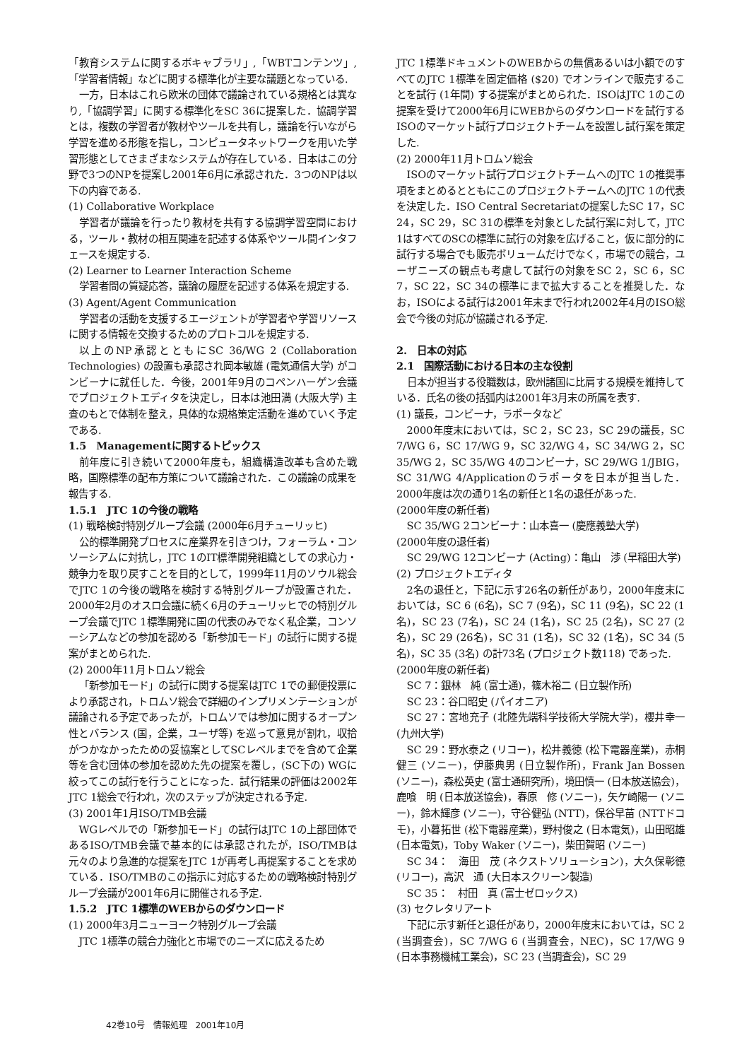「教育システムに関するボキャブラリ」,「WBTコンテンツ」,「学習者情報」などに関する標準化が主要な議題となっている.
一方，日本はこれら欧米の団体で議論されている規格とは異なり,「協調学習」に関する標準化をSC 36に提案した．協調学習とは，複数の学習者が教材やツールを共有し，議論を行いながら学習を進める形態を指し，コンピュータネットワークを用いた学習形態としてさまざまなシステムが存在している．日本はこの分野で3つのNPを提案し2001年6月に承認された．3つのNPは以下の内容である.
(1) Collaborative Workplace
学習者が議論を行ったり教材を共有する協調学習空間における，ツール・教材の相互関連を記述する体系やツール間インタフェースを規定する.
(2) Learner to Learner Interaction Scheme
学習者間の質疑応答，議論の履歴を記述する体系を規定する.
(3) Agent/Agent Communication
学習者の活動を支援するエージェントが学習者や学習リソースに関する情報を交換するためのプロトコルを規定する.
以上のNP承認とともにSC 36/WG 2 (Collaboration Technologies) の設置も承認され岡本敏雄 (電気通信大学) がコンビーナに就任した．今後，2001年9月のコペンハーゲン会議でプロジェクトエディタを決定し，日本は池田満 (大阪大学) 主査のもとで体制を整え，具体的な規格策定活動を進めていく予定である.
1.5　Managementに関するトピックス
前年度に引き続いて2000年度も，組織構造改革も含めた戦略，国際標準の配布方策について議論された．この議論の成果を報告する.
1.5.1　JTC 1の今後の戦略
(1) 戦略検討特別グループ会議 (2000年6月チューリッヒ)
公的標準開発プロセスに産業界を引きつけ，フォーラム・コンソーシアムに対抗し，JTC 1のIT標準開発組織としての求心力・競争力を取り戻すことを目的として，1999年11月のソウル総会でJTC 1の今後の戦略を検討する特別グループが設置された．2000年2月のオスロ会議に続く6月のチューリッヒでの特別グループ会議でJTC 1標準開発に国の代表のみでなく私企業，コンソーシアムなどの参加を認める「新参加モード」の試行に関する提案がまとめられた.
(2) 2000年11月トロムソ総会
「新参加モード」の試行に関する提案はJTC 1での郵便投票により承認され，トロムソ総会で詳細のインプリメンテーションが議論される予定であったが，トロムソでは参加に関するオープン性とバランス (国，企業，ユーザ等) を巡って意見が割れ，収拾がつかなかったための妥協案としてSCレベルまでを含めて企業等を含む団体の参加を認めた先の提案を覆し，(SC下の) WGに絞ってこの試行を行うことになった．試行結果の評価は2002年JTC 1総会で行われ，次のステップが決定される予定.
(3) 2001年1月ISO/TMB会議
WGレベルでの「新参加モード」の試行はJTC 1の上部団体であるISO/TMB会議で基本的には承認されたが，ISO/TMBは元々のより急進的な提案をJTC 1が再考し再提案することを求めている．ISO/TMBのこの指示に対応するための戦略検討特別グループ会議が2001年6月に開催される予定.
1.5.2　JTC 1標準のWEBからのダウンロード
(1) 2000年3月ニューヨーク特別グループ会議
JTC 1標準の競合力強化と市場でのニーズに応えるため
JTC 1標準ドキュメントのWEBからの無償あるいは小額でのすべてのJTC 1標準を固定価格 ($20) でオンラインで販売することを試行 (1年間) する提案がまとめられた．ISOはJTC 1のこの提案を受けて2000年6月にWEBからのダウンロードを試行するISOのマーケット試行プロジェクトチームを設置し試行案を策定した.
(2) 2000年11月トロムソ総会
ISOのマーケット試行プロジェクトチームへのJTC 1の推奨事項をまとめるとともにこのプロジェクトチームへのJTC 1の代表を決定した．ISO Central Secretariatの提案したSC 17，SC 24，SC 29，SC 31の標準を対象とした試行案に対して，JTC 1はすべてのSCの標準に試行の対象を広げること，仮に部分的に試行する場合でも販売ボリュームだけでなく，市場での競合，ユーザニーズの観点も考慮して試行の対象をSC 2，SC 6，SC 7，SC 22，SC 34の標準にまで拡大することを推奨した．なお，ISOによる試行は2001年末まで行われ2002年4月のISO総会で今後の対応が協議される予定.
2.　日本の対応
2.1　国際活動における日本の主な役割
日本が担当する役職数は，欧州諸国に比肩する規模を維持している．氏名の後の括弧内は2001年3月末の所属を表す.
(1) 議長，コンビーナ，ラポータなど
2000年度末においては，SC 2，SC 23，SC 29の議長，SC 7/WG 6，SC 17/WG 9，SC 32/WG 4，SC 34/WG 2，SC 35/WG 2，SC 35/WG 4のコンビーナ，SC 29/WG 1/JBIG，SC 31/WG 4/Applicationのラポータを日本が担当した．2000年度は次の通り1名の新任と1名の退任があった.
(2000年度の新任者)
SC 35/WG 2コンビーナ：山本喜一 (慶應義塾大学)
(2000年度の退任者)
SC 29/WG 12コンビーナ (Acting)：亀山　渉 (早稲田大学)
(2) プロジェクトエディタ
2名の退任と，下記に示す26名の新任があり，2000年度末においては，SC 6 (6名)，SC 7 (9名)，SC 11 (9名)，SC 22 (1名)，SC 23 (7名)，SC 24 (1名)，SC 25 (2名)，SC 27 (2名)，SC 29 (26名)，SC 31 (1名)，SC 32 (1名)，SC 34 (5名)，SC 35 (3名) の計73名 (プロジェクト数118) であった.
(2000年度の新任者)
SC 7：銀林　純 (富士通)，篠木裕二 (日立製作所)
SC 23：谷口昭史 (パイオニア)
SC 27：宮地充子 (北陸先端科学技術大学院大学)，櫻井幸一 (九州大学)
SC 29：野水泰之 (リコー)，松井義徳 (松下電器産業)，赤桐健三 (ソニー)，伊藤典男 (日立製作所)，Frank Jan Bossen (ソニー)，森松英史 (富士通研究所)，境田慎一 (日本放送協会)，鹿喰　明 (日本放送協会)，春原　修 (ソニー)，矢ケ崎陽一 (ソニー)，鈴木輝彦 (ソニー)，守谷健弘 (NTT)，保谷早苗 (NTTドコモ)，小暮拓世 (松下電器産業)，野村俊之 (日本電気)，山田昭雄 (日本電気)，Toby Waker (ソニー)，柴田賀昭 (ソニー)
SC 34：　海田　茂 (ネクストソリューション)，大久保彰徳 (リコー)，高沢　通 (大日本スクリーン製造)
SC 35：　村田　真 (富士ゼロックス)
(3) セクレタリアート
下記に示す新任と退任があり，2000年度末においては，SC 2 (当調査会)，SC 7/WG 6 (当調査会，NEC)，SC 17/WG 9 (日本事務機械工業会)，SC 23 (当調査会)，SC 29
42巻10号　情報処理　2001年10月